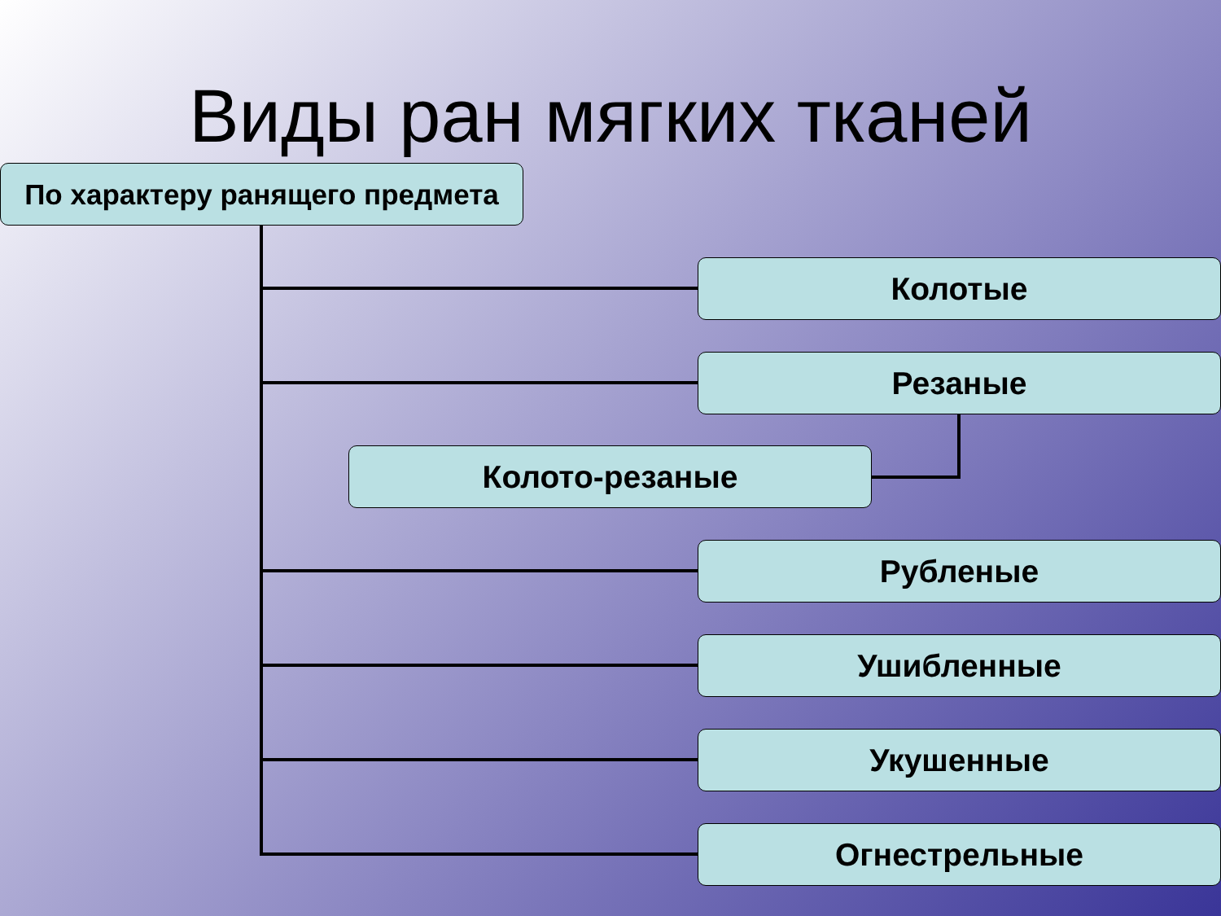Виды ран мягких тканей
По характеру ранящего предмета
Колотые
Резаные
Колото-резаные
Рубленые
Ушибленные
Укушенные
Огнестрельные